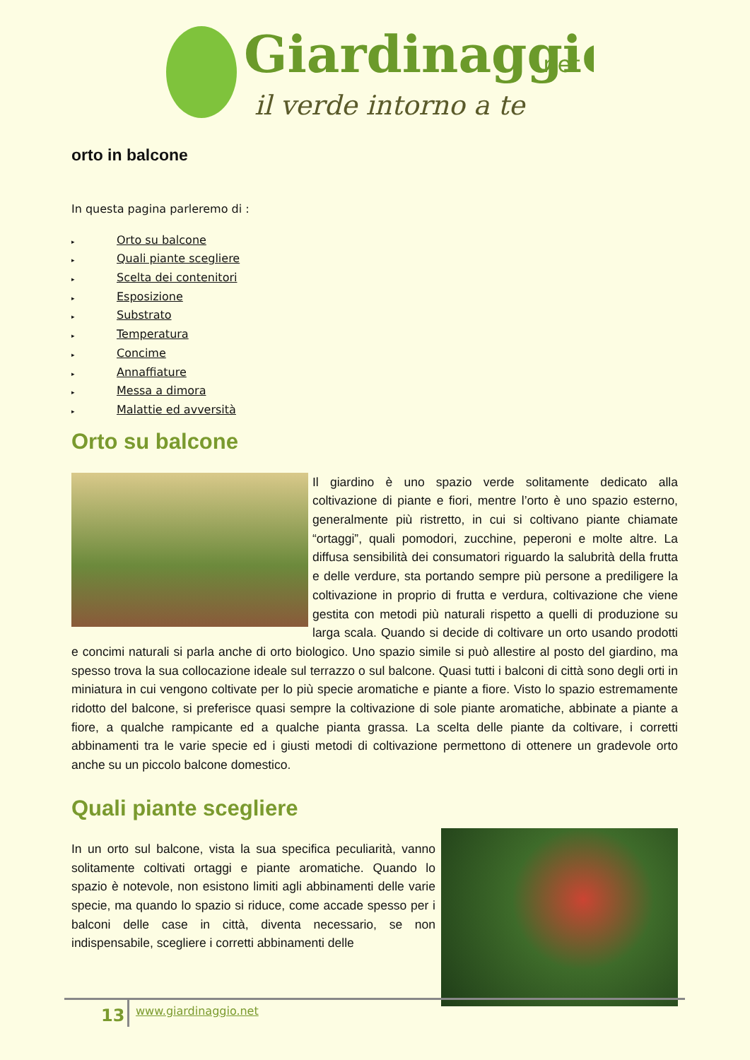Giardinaggio
.net
il verde intorno a te
orto in balcone
In questa pagina parleremo di :
▸ Orto su balcone
▸ Quali piante scegliere
▸ Scelta dei contenitori
▸ Esposizione
▸ Substrato
▸ Temperatura
▸ Concime
▸ Annaffiature
▸ Messa a dimora
▸ Malattie ed avversità
Orto su balcone
Il giardino è uno spazio verde solitamente dedicato alla coltivazione di piante e fiori, mentre l’orto è uno spazio esterno, generalmente più ristretto, in cui si coltivano piante chiamate “ortaggi”, quali pomodori, zucchine, peperoni e molte altre. La diffusa sensibilità dei consumatori riguardo la salubrità della frutta e delle verdure, sta portando sempre più persone a prediligere la coltivazione in proprio di frutta e verdura, coltivazione che viene gestita con metodi più naturali rispetto a quelli di produzione su larga scala. Quando si decide di coltivare un orto usando prodotti e concimi naturali si parla anche di orto biologico. Uno spazio simile si può allestire al posto del giardino, ma spesso trova la sua collocazione ideale sul terrazzo o sul balcone. Quasi tutti i balconi di città sono degli orti in miniatura in cui vengono coltivate per lo più specie aromatiche e piante a fiore. Visto lo spazio estremamente ridotto del balcone, si preferisce quasi sempre la coltivazione di sole piante aromatiche, abbinate a piante a fiore, a qualche rampicante ed a qualche pianta grassa. La scelta delle piante da coltivare, i corretti abbinamenti tra le varie specie ed i giusti metodi di coltivazione permettono di ottenere un gradevole orto anche su un piccolo balcone domestico.
Quali piante scegliere
In un orto sul balcone, vista la sua specifica peculiarità, vanno solitamente coltivati ortaggi e piante aromatiche. Quando lo spazio è notevole, non esistono limiti agli abbinamenti delle varie specie, ma quando lo spazio si riduce, come accade spesso per i balconi delle case in città, diventa necessario, se non indispensabile, scegliere i corretti abbinamenti delle
13 www.giardinaggio.net